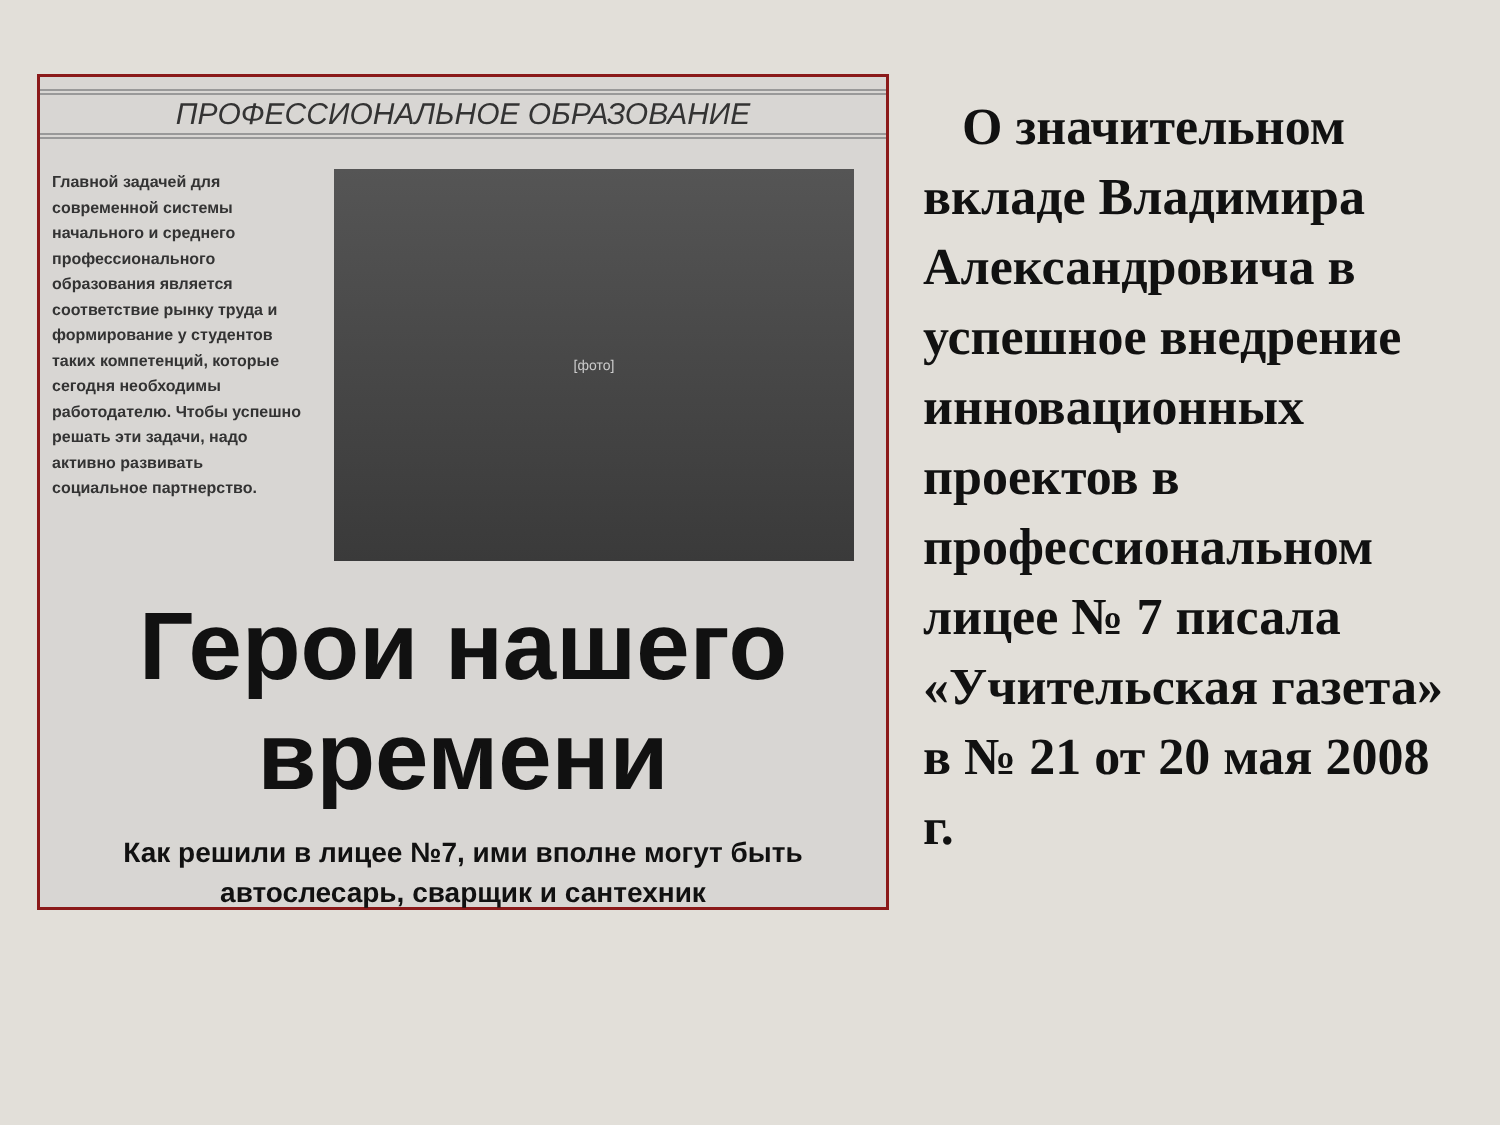ПРОФЕССИОНАЛЬНОЕ ОБРАЗОВАНИЕ
Главной задачей для современной системы начального и среднего профессионального образования является соответствие рынку труда и формирование у студентов таких компетенций, которые сегодня необходимы работодателю. Чтобы успешно решать эти задачи, надо активно развивать социальное партнерство.
[фото]
Герои нашего времени
Как решили в лицее №7, ими вполне могут быть автослесарь, сварщик и сантехник
О значительном вкладе Владимира Александровича в успешное внедрение инновационных проектов в профессиональном лицее № 7 писала «Учительская газета» в № 21 от 20 мая 2008 г.